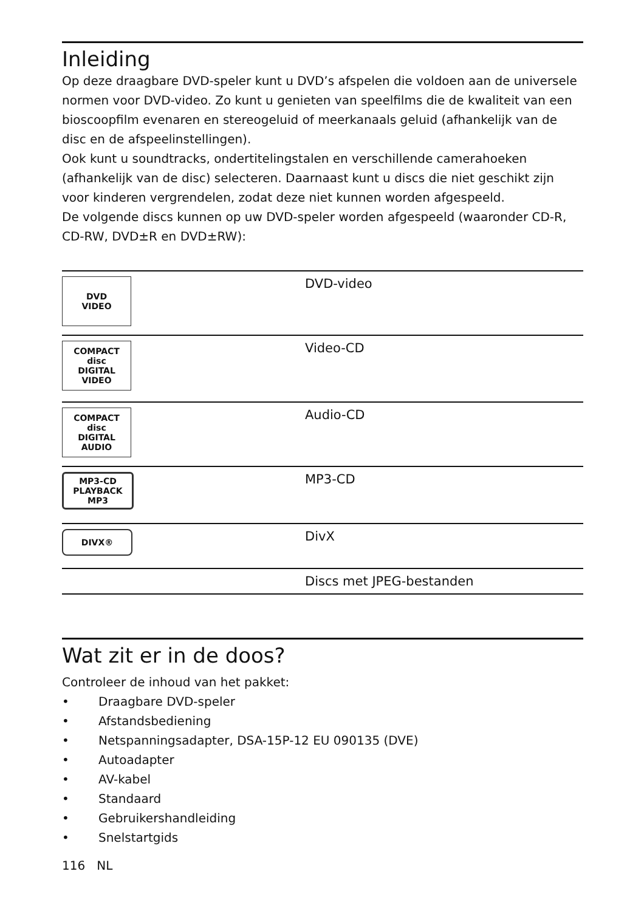Inleiding
Op deze draagbare DVD-speler kunt u DVD’s afspelen die voldoen aan de universele normen voor DVD-video. Zo kunt u genieten van speelfilms die de kwaliteit van een bioscoopfilm evenaren en stereogeluid of meerkanaals geluid (afhankelijk van de disc en de afspeelinstellingen).
Ook kunt u soundtracks, ondertitelingstalen en verschillende camerahoeken (afhankelijk van de disc) selecteren. Daarnaast kunt u discs die niet geschikt zijn voor kinderen vergrendelen, zodat deze niet kunnen worden afgespeeld.
De volgende discs kunnen op uw DVD-speler worden afgespeeld (waaronder CD-R, CD-RW, DVD±R en DVD±RW):
| DVD VIDEO | DVD-video |
| COMPACT disc DIGITAL VIDEO | Video-CD |
| COMPACT disc DIGITAL AUDIO | Audio-CD |
| MP3-CD PLAYBACK MP3 | MP3-CD |
| DIVX® | DivX |
| | Discs met JPEG-bestanden |
Wat zit er in de doos?
Controleer de inhoud van het pakket:
• Draagbare DVD-speler
• Afstandsbediening
• Netspanningsadapter, DSA-15P-12 EU 090135 (DVE)
• Autoadapter
• AV-kabel
• Standaard
• Gebruikershandleiding
• Snelstartgids
116 NL